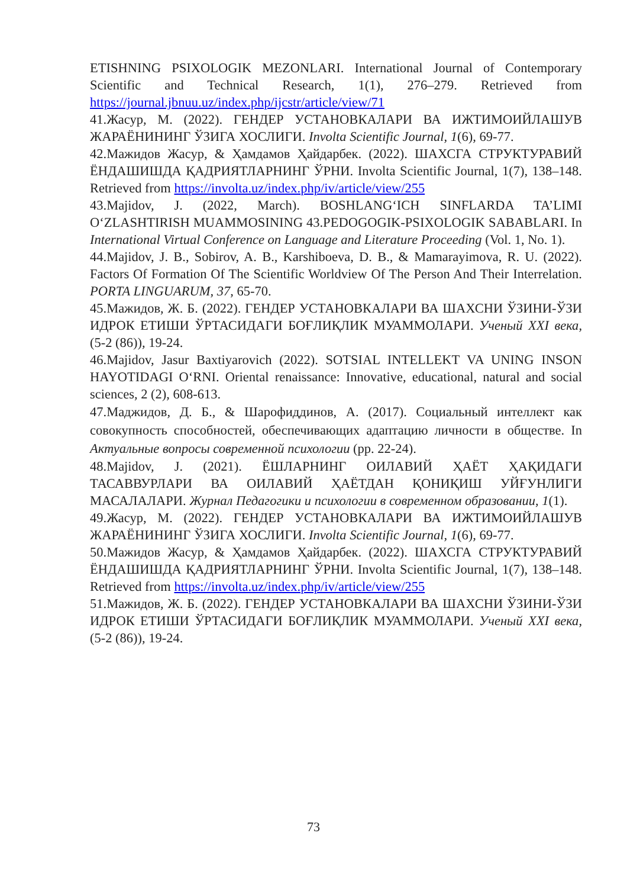ETISHNING PSIXOLOGIK MEZONLARI. International Journal of Contemporary Scientific and Technical Research, 1(1), 276–279. Retrieved from https://journal.jbnuu.uz/index.php/ijcstr/article/view/71
41.Жасур, М. (2022). ГЕНДЕР УСТАНОВКАЛАРИ ВА ИЖТИМОИЙЛАШУВ ЖАРАЁНИНИНГ ЎЗИГА ХОСЛИГИ. Involta Scientific Journal, 1(6), 69-77.
42.Мажидов Жасур, & Ҳамдамов Ҳайдарбек. (2022). ШАХСГА СТРУКТУРАВИЙ ЁНДАШИШДА ҚАДРИЯТЛАРНИНГ ЎРНИ. Involta Scientific Journal, 1(7), 138–148. Retrieved from https://involta.uz/index.php/iv/article/view/255
43.Majidov, J. (2022, March). BOSHLANG‘ICH SINFLARDA TA’LIMI O‘ZLASHTIRISH MUAMMOSINING 43.PEDOGOGIK-PSIXOLOGIK SABABLARI. In International Virtual Conference on Language and Literature Proceeding (Vol. 1, No. 1).
44.Majidov, J. B., Sobirov, A. B., Karshiboeva, D. B., & Mamarayimova, R. U. (2022). Factors Of Formation Of The Scientific Worldview Of The Person And Their Interrelation. PORTA LINGUARUM, 37, 65-70.
45.Мажидов, Ж. Б. (2022). ГЕНДЕР УСТАНОВКАЛАРИ ВА ШАХСНИ ЎЗИНИ-ЎЗИ ИДРОК ЕТИШИ ЎРТАСИДАГИ БОҒЛИҚЛИК МУАММОЛАРИ. Ученый XXI века, (5-2 (86)), 19-24.
46.Majidov, Jasur Baxtiyarovich (2022). SOTSIAL INTELLEKT VA UNING INSON HAYOTIDAGI O‘RNI. Oriental renaissance: Innovative, educational, natural and social sciences, 2 (2), 608-613.
47.Маджидов, Д. Б., & Шарофиддинов, А. (2017). Социальный интеллект как совокупность способностей, обеспечивающих адаптацию личности в обществе. In Актуальные вопросы современной психологии (pp. 22-24).
48.Majidov, J. (2021). ЁШЛАРНИНГ ОИЛАВИЙ ҲАЁТ ҲАҚИДАГИ ТАСАВВУРЛАРИ ВА ОИЛАВИЙ ҲАЁТДАН ҚОНИҚИШ УЙҒУНЛИГИ МАСАЛАЛАРИ. Журнал Педагогики и психологии в современном образовании, 1(1).
49.Жасур, М. (2022). ГЕНДЕР УСТАНОВКАЛАРИ ВА ИЖТИМОИЙЛАШУВ ЖАРАЁНИНИНГ ЎЗИГА ХОСЛИГИ. Involta Scientific Journal, 1(6), 69-77.
50.Мажидов Жасур, & Ҳамдамов Ҳайдарбек. (2022). ШАХСГА СТРУКТУРАВИЙ ЁНДАШИШДА ҚАДРИЯТЛАРНИНГ ЎРНИ. Involta Scientific Journal, 1(7), 138–148. Retrieved from https://involta.uz/index.php/iv/article/view/255
51.Мажидов, Ж. Б. (2022). ГЕНДЕР УСТАНОВКАЛАРИ ВА ШАХСНИ ЎЗИНИ-ЎЗИ ИДРОК ЕТИШИ ЎРТАСИДАГИ БОҒЛИҚЛИК МУАММОЛАРИ. Ученый XXI века, (5-2 (86)), 19-24.
73